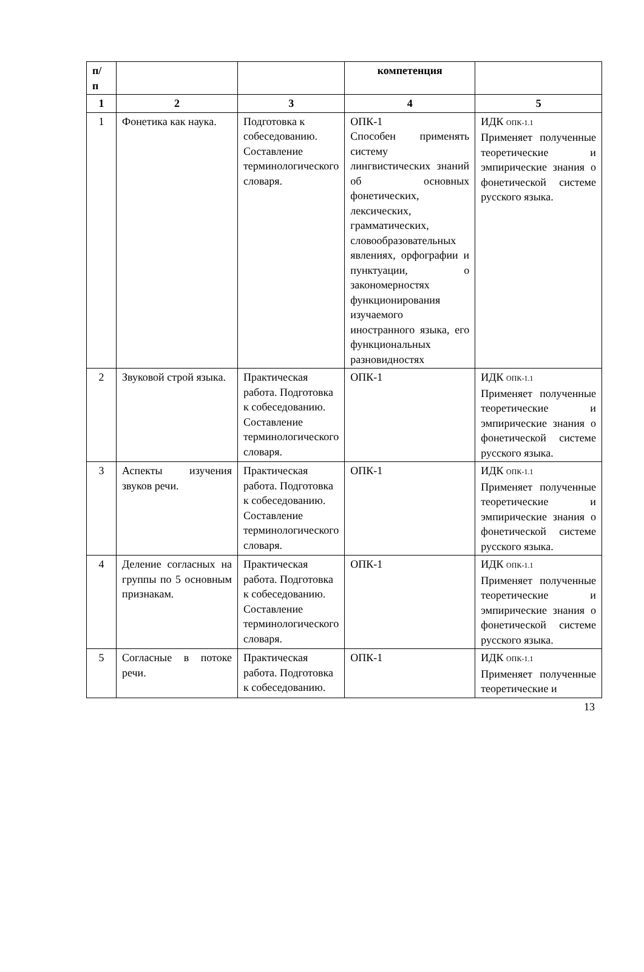| п/ п | | | компетенция | |
| --- | --- | --- | --- | --- |
| 1 | 2 | 3 | 4 | 5 |
| 1 | Фонетика как наука. | Подготовка к собеседованию. Составление терминологического словаря. | ОПК-1 Способен применять систему лингвистических знаний об основных фонетических, лексических, грамматических, словообразовательных явлениях, орфографии и пунктуации, о закономерностях функционирования изучаемого иностранного языка, его функциональных разновидностях | ИДК ОПК-1.1 Применяет полученные теоретические и эмпирические знания о фонетической системе русского языка. |
| 2 | Звуковой строй языка. | Практическая работа. Подготовка к собеседованию. Составление терминологического словаря. | ОПК-1 | ИДК ОПК-1.1 Применяет полученные теоретические и эмпирические знания о фонетической системе русского языка. |
| 3 | Аспекты изучения звуков речи. | Практическая работа. Подготовка к собеседованию. Составление терминологического словаря. | ОПК-1 | ИДК ОПК-1.1 Применяет полученные теоретические и эмпирические знания о фонетической системе русского языка. |
| 4 | Деление согласных на группы по 5 основным признакам. | Практическая работа. Подготовка к собеседованию. Составление терминологического словаря. | ОПК-1 | ИДК ОПК-1.1 Применяет полученные теоретические и эмпирические знания о фонетической системе русского языка. |
| 5 | Согласные в потоке речи. | Практическая работа. Подготовка к собеседованию. | ОПК-1 | ИДК ОПК-1.1 Применяет полученные теоретические и |
13